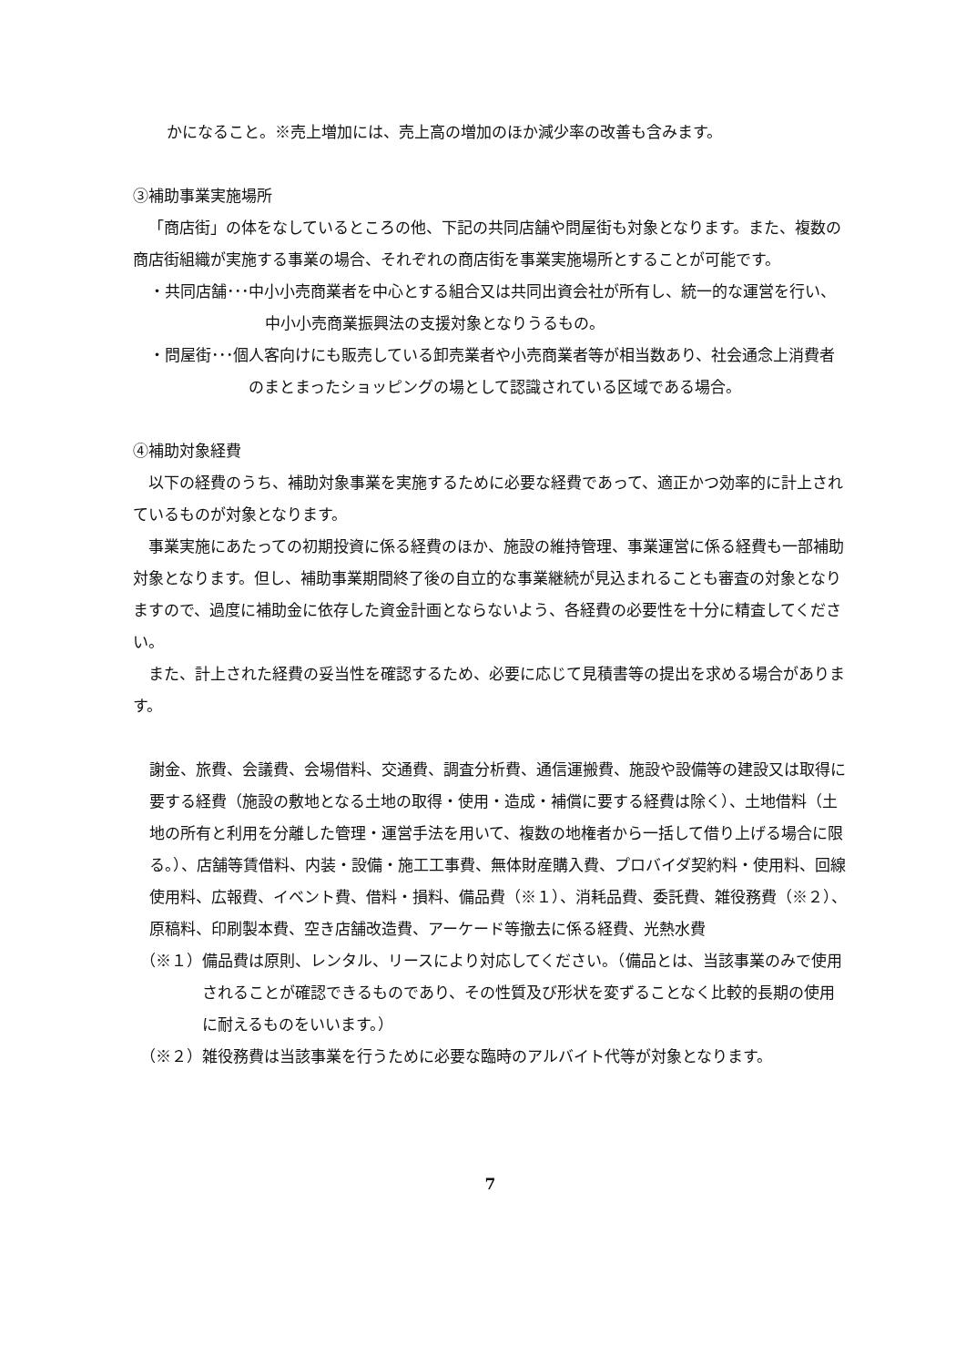かになること。※売上増加には、売上高の増加のほか減少率の改善も含みます。
③補助事業実施場所
「商店街」の体をなしているところの他、下記の共同店舗や問屋街も対象となります。また、複数の商店街組織が実施する事業の場合、それぞれの商店街を事業実施場所とすることが可能です。
・共同店舗･･･中小小売商業者を中心とする組合又は共同出資会社が所有し、統一的な運営を行い、中小小売商業振興法の支援対象となりうるもの。
・問屋街･･･個人客向けにも販売している卸売業者や小売商業者等が相当数あり、社会通念上消費者のまとまったショッピングの場として認識されている区域である場合。
④補助対象経費
以下の経費のうち、補助対象事業を実施するために必要な経費であって、適正かつ効率的に計上されているものが対象となります。
事業実施にあたっての初期投資に係る経費のほか、施設の維持管理、事業運営に係る経費も一部補助対象となります。但し、補助事業期間終了後の自立的な事業継続が見込まれることも審査の対象となりますので、過度に補助金に依存した資金計画とならないよう、各経費の必要性を十分に精査してください。
また、計上された経費の妥当性を確認するため、必要に応じて見積書等の提出を求める場合があります。
謝金、旅費、会議費、会場借料、交通費、調査分析費、通信運搬費、施設や設備等の建設又は取得に要する経費（施設の敷地となる土地の取得・使用・造成・補償に要する経費は除く）、土地借料（土地の所有と利用を分離した管理・運営手法を用いて、複数の地権者から一括して借り上げる場合に限る。）、店舗等賃借料、内装・設備・施工工事費、無体財産購入費、プロバイダ契約料・使用料、回線使用料、広報費、イベント費、借料・損料、備品費（※１）、消耗品費、委託費、雑役務費（※２）、原稿料、印刷製本費、空き店舗改造費、アーケード等撤去に係る経費、光熱水費
（※１）備品費は原則、レンタル、リースにより対応してください。（備品とは、当該事業のみで使用されることが確認できるものであり、その性質及び形状を変ずることなく比較的長期の使用に耐えるものをいいます。）
（※２）雑役務費は当該事業を行うために必要な臨時のアルバイト代等が対象となります。
7